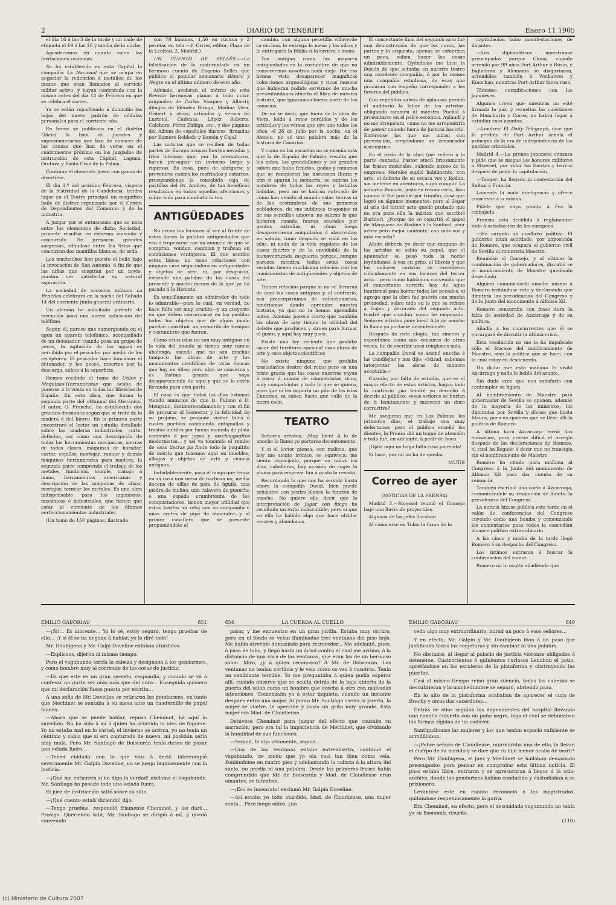2 DIARIO DE TENERIFE Enero 11 1905
el día 16 á las 3 de la tarde y un baile de etiqueta el 19 á las 10 y media de la noche.
Agradecemos en cuanto valen las invitaciones recibidas.
Se ha establecido en esta Capital la compañía La Nacional que se ocupa en negociar la redención á metálico de los mozos que sean llamados al servicio militar activo, y hayan contratado con la misma antes del día 12 de Febrero en que se celebra el sorteo.
Ya se están repartiendo á domicilio las hojas del nuevo padrón de cédulas personales para el corriente año.
En breve se publicará en el Boletín Oficial la lista de jurados y supernumerarios que han de conocer de las causas que han de verse en el cuatrimestre próximo en los Juzgados de instrucción de esta Capital, Laguna, Orotava y Santa Cruz de la Palma.
Continúa el elemento joven con ganas de divertirse.
El día 1.º del próximo Febrero, víspera de la festividad de la Candelaria, tendrá lugar en el Teatro principal un magnífico baile de disfraz organizado por el Centro de Dependientes del Comercio y de la Industria.
A juzgar por el entusiasmo que se nota entre los elementos de dicha Sociedad, promete resultar en extremo animado y concurrido. Se preparan grandes sorpresas, rifándose entre las Srtas que concurran dos mantillas blancas, de seda.
Los muchachos han puesto el baile bajo la invocación de San Antonio, á fin de que las niñas que suspiran por un novio, puedan ver satisfecha su natural aspiración.
La sociedad de socorros mútuos La Benéfica celebrará en la noche del Sabado 14 del corriente Junta general ordinaria.
Un alemán ha solicitado patente de invención para una nueva aplicación del teléfono.
Según él, parece que sumergiendo en el agua un aparato telefónico, acompañado de un detonador, cuando pasa un grupo de peces, la agitación de las aguas es percibida por el pescador por medio de los receptores. El pescador hace funcionar el detonador, y los peces, muertos por la descarga, suben á la superficie.
Hemos recibido el tomo de Utiles y Maquinas-Herramientas que acaba de ponerse á la venta en todas las librerías de España. En esta obra, que forma la segunda parte del «Manual del Mecánico, el autor, G. Franche, ha establecido dos grandes divisiones según que se trate de la madera ó del hierro. En la primera parte encontrará el lector un estudio detallado sobre las maderas industriales, corte, defectos, así como una descripción de todas las herramientas mecanicas, sierras de todas clases, máquinas de horadar, cortar, cepillar, mortajar, ranuar y demás máquinas herramientas para madera; la segunda parte comprende el trabajo de los metales, fundición, temple, trabajo á mano, herramientas americanas y descripción de las máquinas de alisar, mortajar, tornear los metales. Es una obra indispensable para los ingenieros, mecánicos é industriales, que tienen que estar al corriente de los últimos perfeccionamientos industriales.
(Un tomo de 150 páginas, ilustrado
con 78 láminas, 1,50 en rústica y 2 pesetas en tela.—P. Orrier, editor, Plaza de la Lealtad, 2, Madrid.)
UN CUENTO DE SELLÉS.—«La falsificación de la maternidad» es un hermoso cuento de Eugenio Sellés que publica el popular semanario Blanco y Negro en el último número de este año.
Además, avaloran el mérito de esta Revista hermosas planas á todo color, originales de Carlos Vásquez y Alberti; dibujos de Méndez Bringa, Medina Vera, Gisbert y otros; artículos y versos de Lustonó, Cadenas, López Roberts, Colchero, Pérez Zúñiga, etc., y dos páginas del Album de españoles ilustres, firmadas por Romero Robledo y Ramón y Cajal.
Las noticias que se reciben de todas partes de Europa acusan fuertes nevadas y fríos intensos que, por lo prematuros, hacen presagiar un invierno largo y riguroso. Es cosa, pues de abrigarse y prevenirse contra los resfriados y catarros, procurandonos la consabida caja de pastillas del Dr. Andreu, de tan benéficos resultados en todas aquellas afecciones y sobre todo para combatir la tos.
ANTIGÜEDADES
No crean los lectores al ver al frente de estas líneas la palabra antigüedades que van á tropezarse con un anuncio de que se compran, venden, cambian y trafican en condiciones ventajosas. El que escribe estas líneas no tiene relaciones con ninguna casa negociadora en antigüedades y objetos de arte, ni, por desgracia, entiende una palabra de las cosas del presente y mucho menos de lo que ya ha pasado á la Historia.
Es sencillamente un admirador de todo lo admirable—para lo cual, en verdad, no hace falta ser muy erudito—y un creyente en que deben conservarse en los pueblos todos los objetos que de algún modo puedan constituir un recuerdo de tiempos y costumbres que fueron.
Como estas islas no son muy antiguas en la vida del mundo ni tienen muy rancio abolengo, sucede que no son muchas tampoco las obras de arte y los monumentos científicos de otras épocas que hay en ellas; pero algo se conserva y es lástima grande que vaya desapareciendo de aquí y que se lo estén llevando para otra parte.
El caso es que todos los días estamos viendo anuncios de que D. Fulano ó D. Mengano, desinteresadamente y con el fin de procurar el bienestar y la felicidad de su prójimo, se propone visitar tales ó cuales pueblos cambiando antiguallas y trastos inútiles por buena moneda de plata corriente ó por joyas y machangaditos modernistas... y así va tomando el rumbo de esas tierras pa fuera todo lo poquitito de mérito que tenemos aquí en muebles, alhajas y objetos de arte y ciencia antiguos.
Indudablemente, para el mago que tenga en su casa una mesa de barbuza no, media docena de sillas de pata de águila, una piedra de molino, una calavera de guanche ó una espada erumbrienta de los conquistadores, tienen mayor utilidad que estos trastos un reloj con su campanita ó unos aretes de pipa de almendra; y al primer caballero que se presente proponiéndole el
cambio, con alguna pesetilla villaverde ra encima, le entrega la mesa y las sillas y le entregaría la Biblia si la tuviera á mano.
Tan antigua como las mayores antigüedades es la costumbre de que no conservemos nosotros nada viejo. Por eso hemos visto desaparecer magníficas colecciones arqueológicas y ricos museos que hubieran podido servirnos de mucho presentandonos abierto el libro de nuestra historia, que ignoramos buena parte de los canarios.
De mí sé decir, que fuera de la obra de Viera, leída á ratos perdidos y de los artículos y los versos que oye uno todos los años, el 26 de Julio por la noche, en el Ateneo, no sé una palabra más de la historia de Canarias.
Y como en las escuelas no se enseña más que la de España de Paluzie, resulta que los niños, los grandullones y los grandes saben que hubo fenicios, godos y romanos que se rompieron las naricesen Iberia y aún si apuran la memoria, se sabrán los nombres de todos los reyes y batallas habidas, pero no se habrán enterado de cómo han venido al mundo estas tierras ni de las costumbres de sus primeros pobladores, de sus sublimes teogonías ni de sus sencillos amores; no sabrán lo que hicieron cuando fueron atacados por gentes extrañas, ni cómo luego desaparecieron aniquilados ó absorvidos; no sabrán como después se vivió en las islas, ni nada de la vida regalona de las casas fuertes y de la envidiable de la bienaventurada maguería; porque, aunque parezca mentira, todas estas cosas seriotas tienen muchísima relación con los comisionistas de antigüedades y objetos de arte.
Tienen relación porque si no se llevaran de aquí las cosas antiguas y, al contrario, nos preocupáramos de coleccionarlas, tendríamos donde aprender nuestra historia, ya que no la hemos aprendido antes. Además parece cierto que también las obras de arte tienen la utilidad del deleite que producen y sirven para formar el gusto, y aquí hay muy poco.
Existe una ley reciente que prohibe sacar del territorio nacional esas obras de arte y esos objetos científicos.
No existe ninguna que prohiba trasladarlos dentro del reino pero es una triste gracia que las cosas nuestras vayan á parar á manos de compatriotas ricos, muy compatriotas y todo lo que se quiera, pero que ni les importa un pito de las islas Canarias, ni saben hacia que calle de la tierra caen.
TEATRO
Señores artistas: ¡Muy bien! A lo de anoche lo llamo yo portarse decentemente.
Y si el lector piensa, con malicia, que hoy me siento irónico, se equivoca; me siento regocijado, porque no todos los días, caballeros, hay ocasión de coger la pluma para empezar tan á gusto la revista.
Recordando lo que nos ha servido hasta ahora la compañía Duval, bien puede señalarse con piedra blanca la función de anoche. No quiere ello decir que la interpretación de Jugar con fuego ha resultado un éxito indiscutible; pero si que en ella ha habido algo que hace olvidar errores y abandonos.
El concertante final del segundo acto fué una demostración de que los coros, las partes y la orquesta, apenas se esfuerzan un poco, saben hacer las cosas admirablemente. Oyéndolos me hice la ilusión de que actuaba en nuestro teatro una excelente compañía, ó por lo menos una compañía estudiosa, de esas que procuran con empeño corresponder a los favores del público.
Con repetidas salvas de aplausos premió el auditorio la labor de los artistas, obligando también al maestro Puchol á presentarse en el palco escénico. Aplaudí y no me arrepiento, como no me arrepentiría de patear cuando fuera de justicia hacerlo. Entérense los que me miran con prevención, creyéndome un censurador sistemático.
En el resto de la obra (me refiero á la parte cantada) Pastor atacó briosamente las frases musicales, saliendo airoso de la empresa; Morales suplió habilmente, con arte, el defecto de su escasa voz y Rodan, sin meterse en aventuras, supo cumplir. La señorita Bonoris, justo es reconocerlo, hizo cuanto le fué posible por triunfar, cosa que logró en algunos momentos; pero al llegar al aria del tercer acto quedó probado que no era para ella la música que escribió Barbieri. ¿Porque no se repartió el papel de Marquesa de Medina á la Sanford, peor actriz pero mejor cantante, con más voz y más escuela?
Ahora debería yo decir que ninguno de los artistas se sabía su papel, que el apuntador se pasó toda la noche leyéndonos, á voz en grito, el libreto y que los señores coristas se excedieron ridiculamente en sus locuras del tercer acto... pero como habíamos convenido que el concertante serviría hoy de agua bautismal para borrar todos los pecados, si agrego que la obra fué puesta con mucha propiedad, sobre todo en lo que se refiere á trajes y decorado del segundo acto, tendré que concluir como he empezado. Señores artistas ¡muy bien! A lo de anoche lo llamo yo portarse decentemente.
Después de este elogio, tan sincero y espontáneo como mis censuras de otras veces, he de escribir unos renglones más.
La compañía Duval se asomó anoche á las candilejas y nos dijo: «Mirad, sabemos interpretar las obras de manera aceptable.»
Cuando, por falta de estudio, que es el mayor efecto de estos artistas, hagan todo lo contrario ¿no tendré yo derecho á decirle al público: «esos señores se burlan de ti bonitamente y merecen un duro correctivo?
Me aseguran que en Las Palmas, los primeros días, el trabajo era muy defectuoso; pero el público enseñó los dientes, la Prensa dió un toque de atención y todo fué, en adelante, á pedir de boca.
¡Ojalá aquí no haga falta cosa parecida!
Si hace, por mi no ha de quedar.
MUTIS
Correo de ayer
(NOTICIAS DE LA PRENSA)
Madrid 3.—Stoessel reunió el Consejo bajo una lluvia de proyectiles.
Algunos de los jefes lloraban.
Al conocerse en Tokio la firma de la
capitulación hubo manifestaciones de ilirantes.
—Los diplomáticos muéstranse preocupados porque China, cuando arrendó por 99 años Port Arthur á Rusia, é Inglaterra y Alemania se disgustaron, arrendóles también á Weihaiwei y Kiaochao, mientras Port-Arthur fuera ruso.
Témense complicaciones con los japoneses.
Algunos creen que mientras no esté firmada la paz, y resueltas las cuestiones de Manchuria y Corea, no habrá lugar á estudiar esos asuntos.
—Londres: El Daily Telegraph, dice que la pérdida de Port Arthur señala el principio de la era de independencia de los pueblos orientales.
Madrid 4.—La prensa japonesa censura y pide que se niegue los honores militares a Stoessel, por volar los fuertes y barcos después de pedir la capitulación.
—Tanger: ha llegado la contestación del Sultan á Francia.
Lamenta la mala inteligencia y ofrece conservar á la misión.
Pídele que vaya pronto á Fez la embajada.
Francia está decidida á reglamentar todo á satisfacción de los europeos.
—Ha surgido un conflicto político. El gobierno tenía acordado, por imposición de Romero, que ocupará el gobierno civil de Sevilla el romerista Maestre.
Reunióse el Consejo, y al ultimar la combinación de gobernadores, discutió se el nombramiento de Maestre quedando desechado.
Alguien comunicóselo anoche mismo a Romero irritándose este y declarando que dimitiría las presidencias del Congreso y de la Junta del monumento á Alfonso XII.
Romero censuraba con frase dura la falta de seriedad de Azcárraga y de su política.
Añadía á los concurrentes que él se encargará de discutir la última crisis.
Esta resolución no me la ha impulsado sólo el fracaso del nombramiento de Maestro, sino la política que se hace, con la cual estoy en desacuerdo.
Ha dicho que esta mañana le visitó Azcárraga y nada le habló del asunto.
Sin duda cree que nos satisfaría con contemplar su figura.
Al nombramiento de Maestre para gobernador de Sevilla se oponen, además de la mayoría de los ministros, los diputados por Sevilla y dícese que hasta Maura, pues no quieren que se lleve allí la política de Romero.
A última hora Azcarraga envió dos emisarios, pero créese difícil el arreglo después de las declaraciones de Romero, el cual ha llegado á decir que no transigía sin el nombramiento de Maestre.
Romero ha citado para mañana al Congreso á la Junta del monumento de Alfonso XII para dar cuenta de su renuncia.
También escribió una carta á Azcárraga, comunicándole su resolución de dimitir la presidencia del Congreso.
La noticia hízose pública esta tarde en el salón de conferencias del Congreso cayendo como una bomba y comenzando los comentarios pues todos le concedían alcance político extraordinario.
A las cinco y media de la tarde llegó Romero á su despacho del Congreso.
Los íntimos entraron á buscar la confirmación del rumor.
Romero no lo ocultó añadiendo que
EMILIO GABORIAU 651
—¡Sí!... Es inocente... Yo lo sé, estoy seguro, tengo pruebas de ello... ¡Y si él se ha negado á hablar, yo lo diré todo!
Mr. Daubigeon y Mr. Galpi Daveline estaban aturdidos.
—Esplicaos, dijeron al mismo tiempo.
Pero el vagabundo torcía la cabeza y designaba á los gendarmes, y como hombre muy al corriente de las cosas de justicia.
—Es que este es un gran secreto, respondió, y cuando se vá á confesar no gusta ser oido más que del cura... Enseguida quisiera que mi declaración fuese puesta por escrito...
A una seña de Mr. Daveline se retiraron los gendarmes, en tanto que Mechinet se sentaba á su mesa ante un cuadernillo de papel blanco.
—Ahora que se puede hablar, repuso Cheminot, hé aquí lo sucedido. No ha sido á mí á quien ha ocurrido la idea de fugarse. Yo no estaba mal en la cárcel, el invierno se acérca, yo no tenía un céntimo y sabía que si era capturado de nuevo, mi posición sería muy mala. Pero Mr. Santiago de Boiscorán tenía deseo de pasar una velada fuera...
—Tened cuidado con lo que vais á decir, interrumpió severamente Mr. Galpin Daveline, no se juega impunemente con la justicia.
—¡Qué me entierren si no digo la verdad! exclamó el vagabundo. Mr. Santiago ha pasado todo una velada fuera.
El juez de instrucción saltó sobre su silla.
—¡Qué cuento estais diciendo! dijo.
—Tengo pruebas, respondió friamente Cheminot, y las daré... Prosigo. Queriendo salir, Mr. Santiago se dirigió á mí, y quedó convenido
654 LA CUERDA AL CUELLO
pasar, y me encuentro en un gran jardín. Estaba muy oscuro, pero en el fondo se veían iluminadas tres ventanas del piso bajo. Me había atrevido demasiado para retroceder... Me adelanté, pues, á paso de lobo, y llegó hasta un árbol contra el cual me arrimo, á la distancia de una vara de las ventanas, que eran las de un hermoso salon. Miro, ¿y á quien reconozco? A Mr. de Boiscorán. Las ventanas no tenían cortinas y le veía como os veo á vosotros. Tenía un semblante terrible. Yo me preguntaba á quien podía esperar allí, cuando observo que se oculta detrás de la hoja abierta de la puerta del salon como un hombre que acecha á otro con malvadas intenciones. Comenzaba yo á estar inquieto, cuando un instante despues entra una mujer. Al punto Mr. Santiago cierra la puerta, la mujer se vuelve, le apercibe y lanza un grito muy grande. Esta mujer era Mad. de Claudieuse.
Detúvose Cheminot para juzgar del efecto que causaba su narración; pero era tal la impaciencia de Mechinet, que olvidando la humildad de sus funciones:
—Seguid, le dijo vivamente, seguid...
—Una de las ventanas estaba entreabierta, continuó el vagabundo, de modo que yo oía casi tan bien como veía. Poniéndome en cuatro pies y adelantando la cabeza á la altura del suelo, no perdía ni una palabra. Desde las primeras frases había comprendido que Mr. de Boiscorán y Mad. de Claudieuse eran amantes; se tuteaban.
—¡Eso es insensato! exclamó Mr. Galpin Daveline.
—Así estaba yo todo aturdido. Mad. de Claudieuse, una mujer santa... Pero luego oídos, ¿no
EMILIO GABORIAU 649
ceda algo muy extraordinario; mirad un poco á esos señores...
Y en efecto, Mr. Galpin y Mr. Daubigeon iban á un paso que justificaba todas las conjeturas y sin cambiar ni una palabra.
No obstante, al llegar al palacio de justicia vióronse obligados á detenerse. Cuatrocientos ó quinientos curiosos llenaban el patio, apretándose en las escaleras de la plataforma y obstruyendo las puertas.
Casi al mismo tiempo reinó gran silencio, todas las cabezas se descubrieron y la muchedumbre se separó, abriendo paso.
En lo alto de la plataforma acababan de aparecer el cura de Brechy y otros dos sacerdotes...
Detrás de ellos seguían los dependientes del hospital llevando una camilla cubierta con un paño negro, bajo el cual se delineaban las formas rígidas de un cadáver.
Santiguábanse las mujeres y las que tenían espacio suficiente se arrodillaban.
—¡Pobre señora de Claudieuse, murmuraba una de ella, la llevan el cuerpo de su marido y se dice que su hija menor acaba de morir!
Pero Mr. Daubigeon, el juez y Mechinet se hallaban demasiado preocupados para pensar en comprobar esta última noticia. El paso estaba libre, entraron y se apresuraron á llegar á la sala-archivo, donde los gendarmes habían conducido y custodiaban á su prisionero.
Levantóse este en cuanto reconoció á los magistrados, quitándose respetuosamente la gorra.
Era Cheminot, en efecto, pero el descuidado vagamundo no tenía ya su fisonomía risueña.
(110)
(c) Ministerio de Cultura 2007